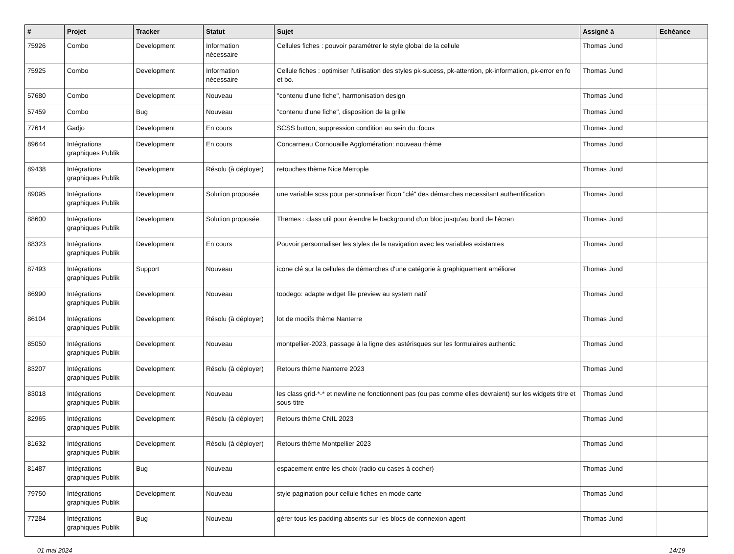| # | Projet | Tracker | Statut | Sujet | Assigné à | Echéance |
| --- | --- | --- | --- | --- | --- | --- |
| 75926 | Combo | Development | Information nécessaire | Cellules fiches : pouvoir paramétrer le style global de la cellule | Thomas Jund | |
| 75925 | Combo | Development | Information nécessaire | Cellule fiches : optimiser l'utilisation des styles pk-sucess, pk-attention, pk-information, pk-error en fo et bo. | Thomas Jund | |
| 57680 | Combo | Development | Nouveau | "contenu d'une fiche", harmonisation design | Thomas Jund | |
| 57459 | Combo | Bug | Nouveau | "contenu d'une fiche", disposition de la grille | Thomas Jund | |
| 77614 | Gadjo | Development | En cours | SCSS button, suppression condition au sein du :focus | Thomas Jund | |
| 89644 | Intégrations graphiques Publik | Development | En cours | Concarneau Cornouaille Agglomération: nouveau thème | Thomas Jund | |
| 89438 | Intégrations graphiques Publik | Development | Résolu (à déployer) | retouches thème Nice Metrople | Thomas Jund | |
| 89095 | Intégrations graphiques Publik | Development | Solution proposée | une variable scss pour personnaliser l'icon "clé" des démarches necessitant authentification | Thomas Jund | |
| 88600 | Intégrations graphiques Publik | Development | Solution proposée | Themes : class util pour étendre le background d'un bloc jusqu'au bord de l'écran | Thomas Jund | |
| 88323 | Intégrations graphiques Publik | Development | En cours | Pouvoir personnaliser les styles de la navigation avec les variables existantes | Thomas Jund | |
| 87493 | Intégrations graphiques Publik | Support | Nouveau | icone clé sur la cellules de démarches d'une catégorie à graphiquement améliorer | Thomas Jund | |
| 86990 | Intégrations graphiques Publik | Development | Nouveau | toodego: adapte widget file preview au system natif | Thomas Jund | |
| 86104 | Intégrations graphiques Publik | Development | Résolu (à déployer) | lot de modifs thème Nanterre | Thomas Jund | |
| 85050 | Intégrations graphiques Publik | Development | Nouveau | montpellier-2023, passage à la ligne des astérisques sur les formulaires authentic | Thomas Jund | |
| 83207 | Intégrations graphiques Publik | Development | Résolu (à déployer) | Retours thème Nanterre 2023 | Thomas Jund | |
| 83018 | Intégrations graphiques Publik | Development | Nouveau | les class grid-*-* et newline ne fonctionnent pas (ou pas comme elles devraient) sur les widgets titre et sous-titre | Thomas Jund | |
| 82965 | Intégrations graphiques Publik | Development | Résolu (à déployer) | Retours thème CNIL 2023 | Thomas Jund | |
| 81632 | Intégrations graphiques Publik | Development | Résolu (à déployer) | Retours thème Montpellier 2023 | Thomas Jund | |
| 81487 | Intégrations graphiques Publik | Bug | Nouveau | espacement entre les choix (radio ou cases à cocher) | Thomas Jund | |
| 79750 | Intégrations graphiques Publik | Development | Nouveau | style pagination pour cellule fiches en mode carte | Thomas Jund | |
| 77284 | Intégrations graphiques Publik | Bug | Nouveau | gérer tous les padding absents sur les blocs de connexion agent | Thomas Jund | |
01 mai 2024 14/19